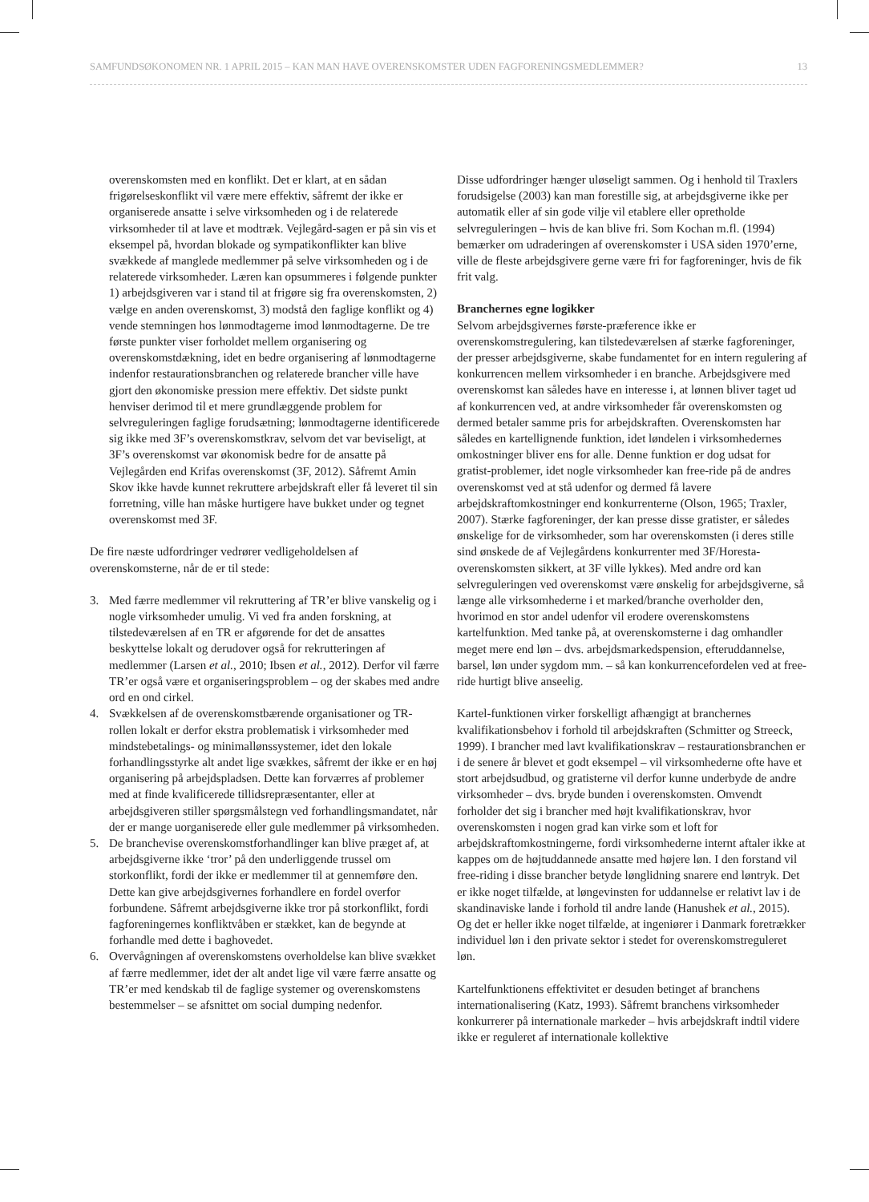SAMFUNDSØKONOMEN NR. 1 APRIL 2015 – KAN MAN HAVE OVERENSKOMSTER UDEN FAGFORENINGSMEDLEMMER? 13
overenskomsten med en konflikt. Det er klart, at en sådan frigørelseskonflikt vil være mere effektiv, såfremt der ikke er organiserede ansatte i selve virksomheden og i de relaterede virksomheder til at lave et modtræk. Vejlegård-sagen er på sin vis et eksempel på, hvordan blokade og sympatikonflikter kan blive svækkede af manglede medlemmer på selve virksomheden og i de relaterede virksomheder. Læren kan opsummeres i følgende punkter 1) arbejdsgiveren var i stand til at frigøre sig fra overenskomsten, 2) vælge en anden overenskomst, 3) modstå den faglige konflikt og 4) vende stemningen hos lønmodtagerne imod lønmodtagerne. De tre første punkter viser forholdet mellem organisering og overenskomstdækning, idet en bedre organisering af lønmodtagerne indenfor restaurationsbranchen og relaterede brancher ville have gjort den økonomiske pression mere effektiv. Det sidste punkt henviser derimod til et mere grundlæggende problem for selvreguleringen faglige forudsætning; lønmodtagerne identificerede sig ikke med 3F’s overenskomstkrav, selvom det var beviseligt, at 3F’s overenskomst var økonomisk bedre for de ansatte på Vejlegården end Krifas overenskomst (3F, 2012). Såfremt Amin Skov ikke havde kunnet rekruttere arbejdskraft eller få leveret til sin forretning, ville han måske hurtigere have bukket under og tegnet overenskomst med 3F.
De fire næste udfordringer vedrører vedligeholdelsen af overenskomsterne, når de er til stede:
3. Med færre medlemmer vil rekruttering af TR’er blive vanskelig og i nogle virksomheder umulig. Vi ved fra anden forskning, at tilstedeværelsen af en TR er afgørende for det de ansattes beskyttelse lokalt og derudover også for rekrutteringen af medlemmer (Larsen et al., 2010; Ibsen et al., 2012). Derfor vil færre TR’er også være et organiseringsproblem – og der skabes med andre ord en ond cirkel.
4. Svækkelsen af de overenskomstbærende organisationer og TR-rollen lokalt er derfor ekstra problematisk i virksomheder med mindstebetalings- og minimallønssystemer, idet den lokale forhandlingsstyrke alt andet lige svækkes, såfremt der ikke er en høj organisering på arbejdspladsen. Dette kan forværres af problemer med at finde kvalificerede tillidsrepræsentanter, eller at arbejdsgiveren stiller spørgsmålstegn ved forhandlingsmandatet, når der er mange uorganiserede eller gule medlemmer på virksomheden.
5. De branchevise overenskomstforhandlinger kan blive præget af, at arbejdsgiverne ikke ‘tror’ på den underliggende trussel om storkonflikt, fordi der ikke er medlemmer til at gennemføre den. Dette kan give arbejdsgivernes forhandlere en fordel overfor forbundene. Såfremt arbejdsgiverne ikke tror på storkonflikt, fordi fagforeningernes konfliktvåben er stækket, kan de begynde at forhandle med dette i baghovedet.
6. Overvågningen af overenskomstens overholdelse kan blive svækket af færre medlemmer, idet der alt andet lige vil være færre ansatte og TR’er med kendskab til de faglige systemer og overenskomstens bestemmelser – se afsnittet om social dumping nedenfor.
Disse udfordringer hænger uløseligt sammen. Og i henhold til Traxlers forudsigelse (2003) kan man forestille sig, at arbejdsgiverne ikke per automatik eller af sin gode vilje vil etablere eller opretholde selvreguleringen – hvis de kan blive fri. Som Kochan m.fl. (1994) bemærker om udraderingen af overenskomster i USA siden 1970’erne, ville de fleste arbejdsgivere gerne være fri for fagforeninger, hvis de fik frit valg.
Branchernes egne logikker
Selvom arbejdsgivernes første-præference ikke er overenskomstregulering, kan tilstedeværelsen af stærke fagforeninger, der presser arbejdsgiverne, skabe fundamentet for en intern regulering af konkurrencen mellem virksomheder i en branche. Arbejdsgivere med overenskomst kan således have en interesse i, at lønnen bliver taget ud af konkurrencen ved, at andre virksomheder får overenskomsten og dermed betaler samme pris for arbejdskraften. Overenskomsten har således en kartellignende funktion, idet løndelen i virksomhedernes omkostninger bliver ens for alle. Denne funktion er dog udsat for gratist-problemer, idet nogle virksomheder kan free-ride på de andres overenskomst ved at stå udenfor og dermed få lavere arbejdskraftomkostninger end konkurrenterne (Olson, 1965; Traxler, 2007). Stærke fagforeninger, der kan presse disse gratister, er således ønskelige for de virksomheder, som har overenskomsten (i deres stille sind ønskede de af Vejlegårdens konkurrenter med 3F/Horesta-overenskomsten sikkert, at 3F ville lykkes). Med andre ord kan selvreguleringen ved overenskomst være ønskelig for arbejdsgiverne, så længe alle virksomhederne i et marked/branche overholder den, hvorimod en stor andel udenfor vil erodere overenskomstens kartelfunktion. Med tanke på, at overenskomsterne i dag omhandler meget mere end løn – dvs. arbejdsmarkedspension, efteruddannelse, barsel, løn under sygdom mm. – så kan konkurrencefordelen ved at free-ride hurtigt blive anseelig.
Kartel-funktionen virker forskelligt afhængigt at branchernes kvalifikationsbehov i forhold til arbejdskraften (Schmitter og Streeck, 1999). I brancher med lavt kvalifikationskrav – restaurationsbranchen er i de senere år blevet et godt eksempel – vil virksomhederne ofte have et stort arbejdsudbud, og gratisterne vil derfor kunne underbyde de andre virksomheder – dvs. bryde bunden i overenskomsten. Omvendt forholder det sig i brancher med højt kvalifikationskrav, hvor overenskomsten i nogen grad kan virke som et loft for arbejdskraftomkostningerne, fordi virksomhederne internt aftaler ikke at kappes om de højtuddannede ansatte med højere løn. I den forstand vil free-riding i disse brancher betyde lønglidning snarere end løntryk. Det er ikke noget tilfælde, at løngevinsten for uddannelse er relativt lav i de skandinaviske lande i forhold til andre lande (Hanushek et al., 2015). Og det er heller ikke noget tilfælde, at ingeniører i Danmark foretrækker individuel løn i den private sektor i stedet for overenskomstreguleret løn.
Kartelfunktionens effektivitet er desuden betinget af branchens internationalisering (Katz, 1993). Såfremt branchens virksomheder konkurrerer på internationale markeder – hvis arbejdskraft indtil videre ikke er reguleret af internationale kollektive